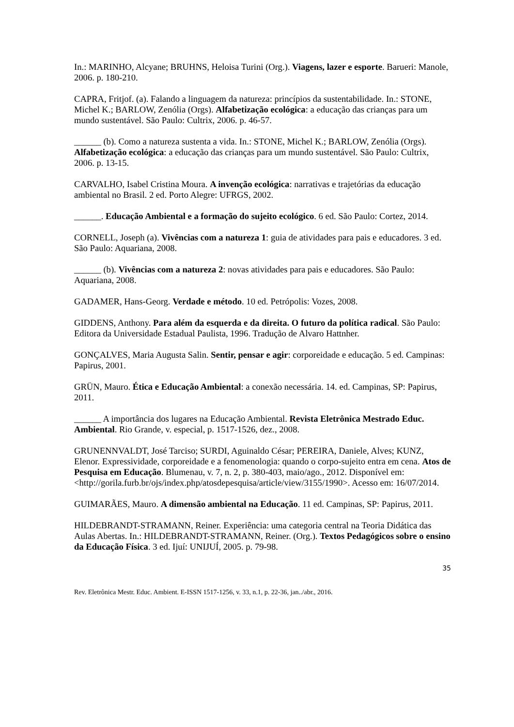In.: MARINHO, Alcyane; BRUHNS, Heloisa Turini (Org.). Viagens, lazer e esporte. Barueri: Manole, 2006. p. 180-210.
CAPRA, Fritjof. (a). Falando a linguagem da natureza: princípios da sustentabilidade. In.: STONE, Michel K.; BARLOW, Zenólia (Orgs). Alfabetização ecológica: a educação das crianças para um mundo sustentável. São Paulo: Cultrix, 2006. p. 46-57.
______ (b). Como a natureza sustenta a vida. In.: STONE, Michel K.; BARLOW, Zenólia (Orgs). Alfabetização ecológica: a educação das crianças para um mundo sustentável. São Paulo: Cultrix, 2006. p. 13-15.
CARVALHO, Isabel Cristina Moura. A invenção ecológica: narrativas e trajetórias da educação ambiental no Brasil. 2 ed. Porto Alegre: UFRGS, 2002.
______. Educação Ambiental e a formação do sujeito ecológico. 6 ed. São Paulo: Cortez, 2014.
CORNELL, Joseph (a). Vivências com a natureza 1: guia de atividades para pais e educadores. 3 ed. São Paulo: Aquariana, 2008.
______ (b). Vivências com a natureza 2: novas atividades para pais e educadores. São Paulo: Aquariana, 2008.
GADAMER, Hans-Georg. Verdade e método. 10 ed. Petrópolis: Vozes, 2008.
GIDDENS, Anthony. Para além da esquerda e da direita. O futuro da política radical. São Paulo: Editora da Universidade Estadual Paulista, 1996. Tradução de Alvaro Hattnher.
GONÇALVES, Maria Augusta Salin. Sentir, pensar e agir: corporeidade e educação. 5 ed. Campinas: Papirus, 2001.
GRÜN, Mauro. Ética e Educação Ambiental: a conexão necessária. 14. ed. Campinas, SP: Papirus, 2011.
______ A importância dos lugares na Educação Ambiental. Revista Eletrônica Mestrado Educ. Ambiental. Rio Grande, v. especial, p. 1517-1526, dez., 2008.
GRUNENNVALDT, José Tarciso; SURDI, Aguinaldo César; PEREIRA, Daniele, Alves; KUNZ, Elenor. Expressividade, corporeidade e a fenomenologia: quando o corpo-sujeito entra em cena. Atos de Pesquisa em Educação. Blumenau, v. 7, n. 2, p. 380-403, maio/ago., 2012. Disponível em: <http://gorila.furb.br/ojs/index.php/atosdepesquisa/article/view/3155/1990>. Acesso em: 16/07/2014.
GUIMARÃES, Mauro. A dimensão ambiental na Educação. 11 ed. Campinas, SP: Papirus, 2011.
HILDEBRANDT-STRAMANN, Reiner. Experiência: uma categoria central na Teoria Didática das Aulas Abertas. In.: HILDEBRANDT-STRAMANN, Reiner. (Org.). Textos Pedagógicos sobre o ensino da Educação Física. 3 ed. Ijuí: UNIJUÍ, 2005. p. 79-98.
35
Rev. Eletrônica Mestr. Educ. Ambient. E-ISSN 1517-1256, v. 33, n.1, p. 22-36, jan../abr., 2016.